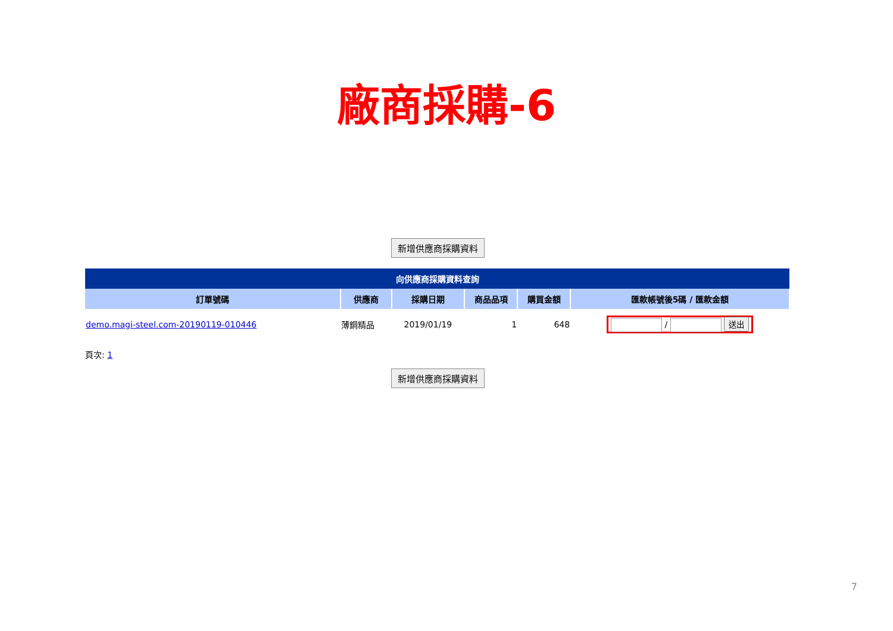廠商採購-6
新增供應商採購資料
| 向供應商採購資料查詢 | | | | | |
| 訂單號碼 | 供應商 | 採購日期 | 商品品項 | 購買金額 | 匯款帳號後5碼 / 匯款金額 |
| demo.magi-steel.com-20190119-010446 | 薄鋼精品 | 2019/01/19 | 1 | 648 | / 送出 |
頁次: 1
新增供應商採購資料
7